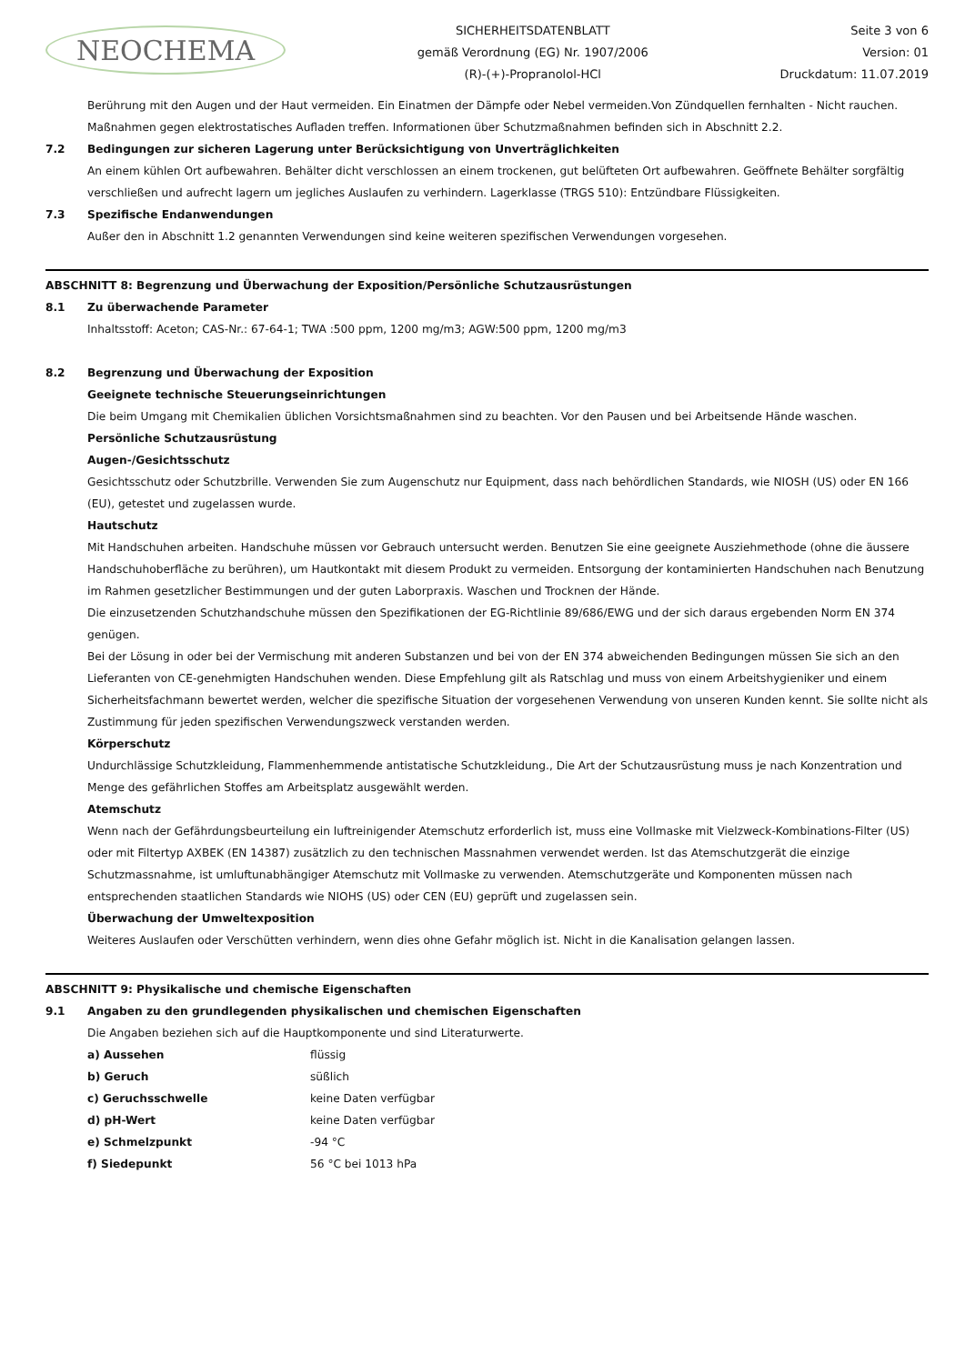NEOCHEMA
SICHERHEITSDATENBLATT
gemäß Verordnung (EG) Nr. 1907/2006
(R)-(+)-Propranolol-HCl
Seite 3 von 6
Version: 01
Druckdatum: 11.07.2019
Berührung mit den Augen und der Haut vermeiden. Ein Einatmen der Dämpfe oder Nebel vermeiden.Von Zündquellen fernhalten - Nicht rauchen. Maßnahmen gegen elektrostatisches Aufladen treffen. Informationen über Schutzmaßnahmen befinden sich in Abschnitt 2.2.
7.2 Bedingungen zur sicheren Lagerung unter Berücksichtigung von Unverträglichkeiten
An einem kühlen Ort aufbewahren. Behälter dicht verschlossen an einem trockenen, gut belüfteten Ort aufbewahren. Geöffnete Behälter sorgfältig verschließen und aufrecht lagern um jegliches Auslaufen zu verhindern. Lagerklasse (TRGS 510): Entzündbare Flüssigkeiten.
7.3 Spezifische Endanwendungen
Außer den in Abschnitt 1.2 genannten Verwendungen sind keine weiteren spezifischen Verwendungen vorgesehen.
ABSCHNITT 8: Begrenzung und Überwachung der Exposition/Persönliche Schutzausrüstungen
8.1 Zu überwachende Parameter
Inhaltsstoff: Aceton; CAS-Nr.: 67-64-1; TWA :500 ppm, 1200 mg/m3; AGW:500 ppm, 1200 mg/m3
8.2 Begrenzung und Überwachung der Exposition
Geeignete technische Steuerungseinrichtungen
Die beim Umgang mit Chemikalien üblichen Vorsichtsmaßnahmen sind zu beachten. Vor den Pausen und bei Arbeitsende Hände waschen.
Persönliche Schutzausrüstung
Augen-/Gesichtsschutz
Gesichtsschutz oder Schutzbrille. Verwenden Sie zum Augenschutz nur Equipment, dass nach behördlichen Standards, wie NIOSH (US) oder EN 166 (EU), getestet und zugelassen wurde.
Hautschutz
Mit Handschuhen arbeiten. Handschuhe müssen vor Gebrauch untersucht werden. Benutzen Sie eine geeignete Ausziehmethode (ohne die äussere Handschuhoberfläche zu berühren), um Hautkontakt mit diesem Produkt zu vermeiden. Entsorgung der kontaminierten Handschuhen nach Benutzung im Rahmen gesetzlicher Bestimmungen und der guten Laborpraxis. Waschen und Trocknen der Hände.
Die einzusetzenden Schutzhandschuhe müssen den Spezifikationen der EG-Richtlinie 89/686/EWG und der sich daraus ergebenden Norm EN 374 genügen.
Bei der Lösung in oder bei der Vermischung mit anderen Substanzen und bei von der EN 374 abweichenden Bedingungen müssen Sie sich an den Lieferanten von CE-genehmigten Handschuhen wenden. Diese Empfehlung gilt als Ratschlag und muss von einem Arbeitshygieniker und einem Sicherheitsfachmann bewertet werden, welcher die spezifische Situation der vorgesehenen Verwendung von unseren Kunden kennt. Sie sollte nicht als Zustimmung für jeden spezifischen Verwendungszweck verstanden werden.
Körperschutz
Undurchlässige Schutzkleidung, Flammenhemmende antistatische Schutzkleidung., Die Art der Schutzausrüstung muss je nach Konzentration und Menge des gefährlichen Stoffes am Arbeitsplatz ausgewählt werden.
Atemschutz
Wenn nach der Gefährdungsbeurteilung ein luftreinigender Atemschutz erforderlich ist, muss eine Vollmaske mit Vielzweck-Kombinations-Filter (US) oder mit Filtertyp AXBEK (EN 14387) zusätzlich zu den technischen Massnahmen verwendet werden. Ist das Atemschutzgerät die einzige Schutzmassnahme, ist umluftunabhängiger Atemschutz mit Vollmaske zu verwenden. Atemschutzgeräte und Komponenten müssen nach entsprechenden staatlichen Standards wie NIOHS (US) oder CEN (EU) geprüft und zugelassen sein.
Überwachung der Umweltexposition
Weiteres Auslaufen oder Verschütten verhindern, wenn dies ohne Gefahr möglich ist. Nicht in die Kanalisation gelangen lassen.
ABSCHNITT 9: Physikalische und chemische Eigenschaften
9.1 Angaben zu den grundlegenden physikalischen und chemischen Eigenschaften
Die Angaben beziehen sich auf die Hauptkomponente und sind Literaturwerte.
a) Aussehen flüssig
b) Geruch süßlich
c) Geruchsschwelle keine Daten verfügbar
d) pH-Wert keine Daten verfügbar
e) Schmelzpunkt -94 °C
f) Siedepunkt 56 °C bei 1013 hPa